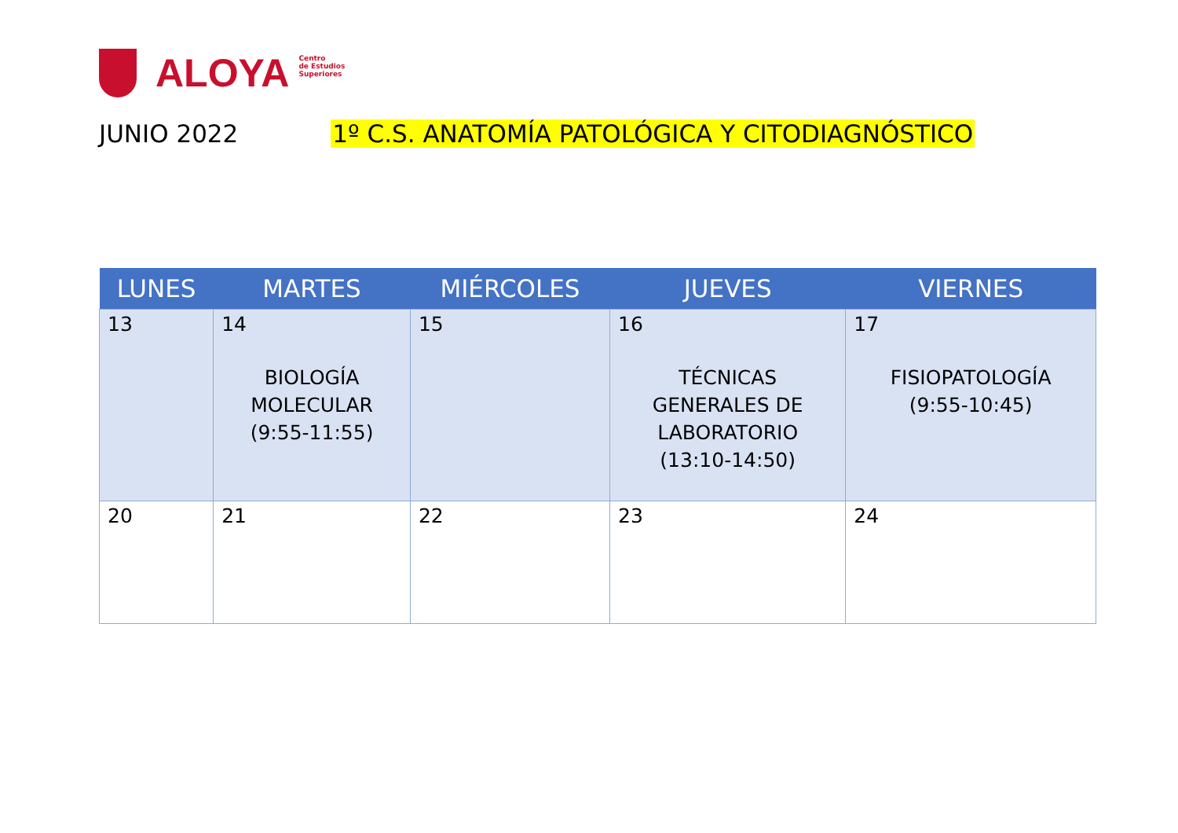ALOYA
Centro
de Estudios
Superiores
JUNIO 2022 1º C.S. ANATOMÍA PATOLÓGICA Y CITODIAGNÓSTICO
| LUNES | MARTES | MIÉRCOLES | JUEVES | VIERNES |
| --- | --- | --- | --- | --- |
| 13 | 14 BIOLOGÍA MOLECULAR (9:55-11:55) | 15 | 16 TÉCNICAS GENERALES DE LABORATORIO (13:10-14:50) | 17 FISIOPATOLOGÍA (9:55-10:45) |
| 20 | 21 | 22 | 23 | 24 |